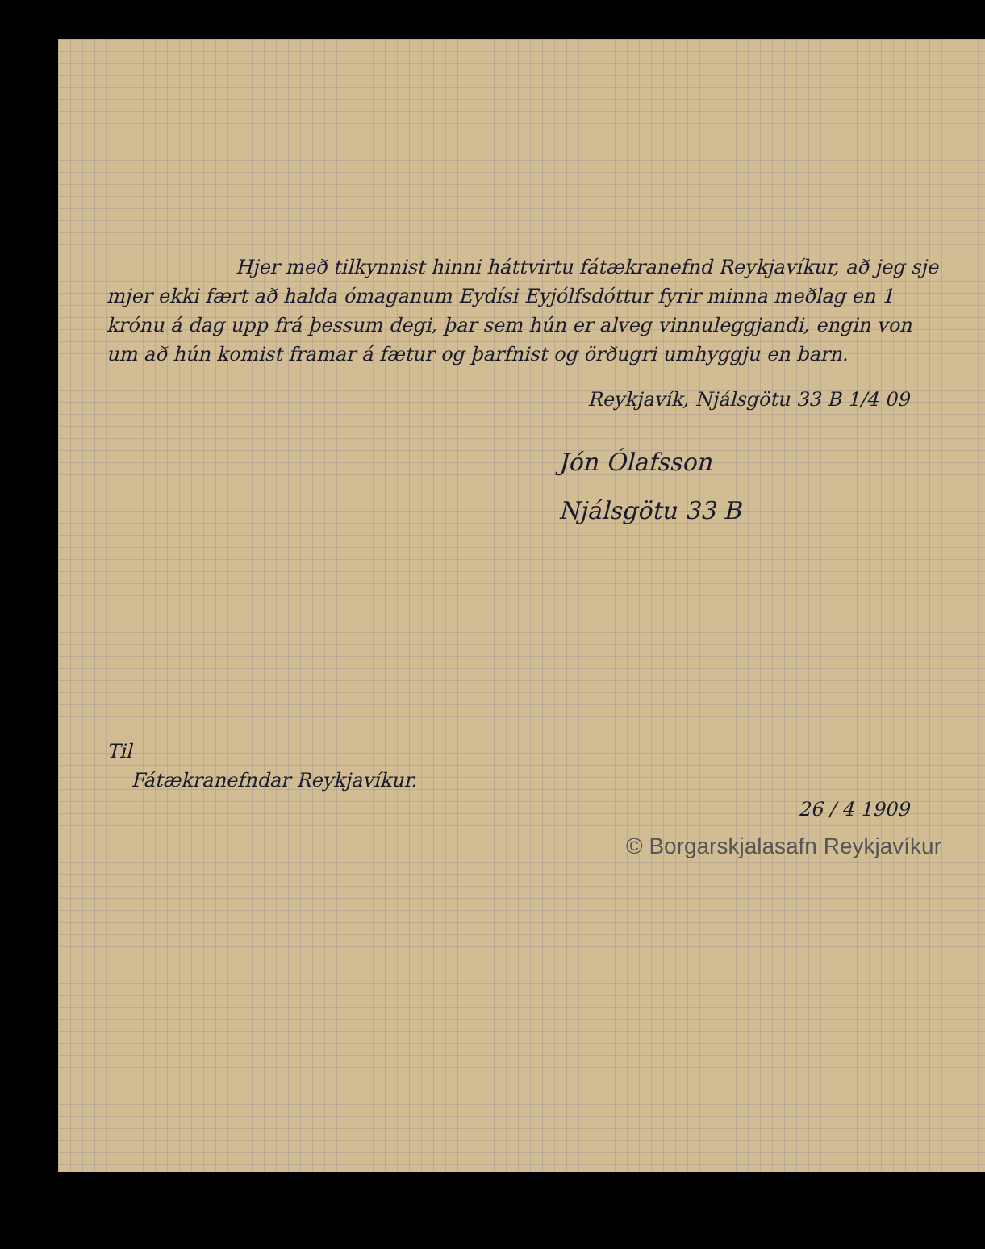Hjer með tilkynnist hinni háttvirtu fátækranefnd Reykjavíkur, að jeg sje mjer ekki fært að halda ómaganum Eydísi Eyjólfsdóttur fyrir minna meðlag en 1 krónu á dag upp frá þessum degi, þar sem hún er alveg vinnuleggjandi, engin von um að hún komist framar á fætur og þarfnist og örðugri umhyggju en barn.
Reykjavík, Njálsgötu 33 B 1/4 09
Jón Ólafsson
Njálsgötu 33 B
Til
Fátækranefndar Reykjavíkur.
26 / 4 1909
© Borgarskjalasafn Reykjavíkur